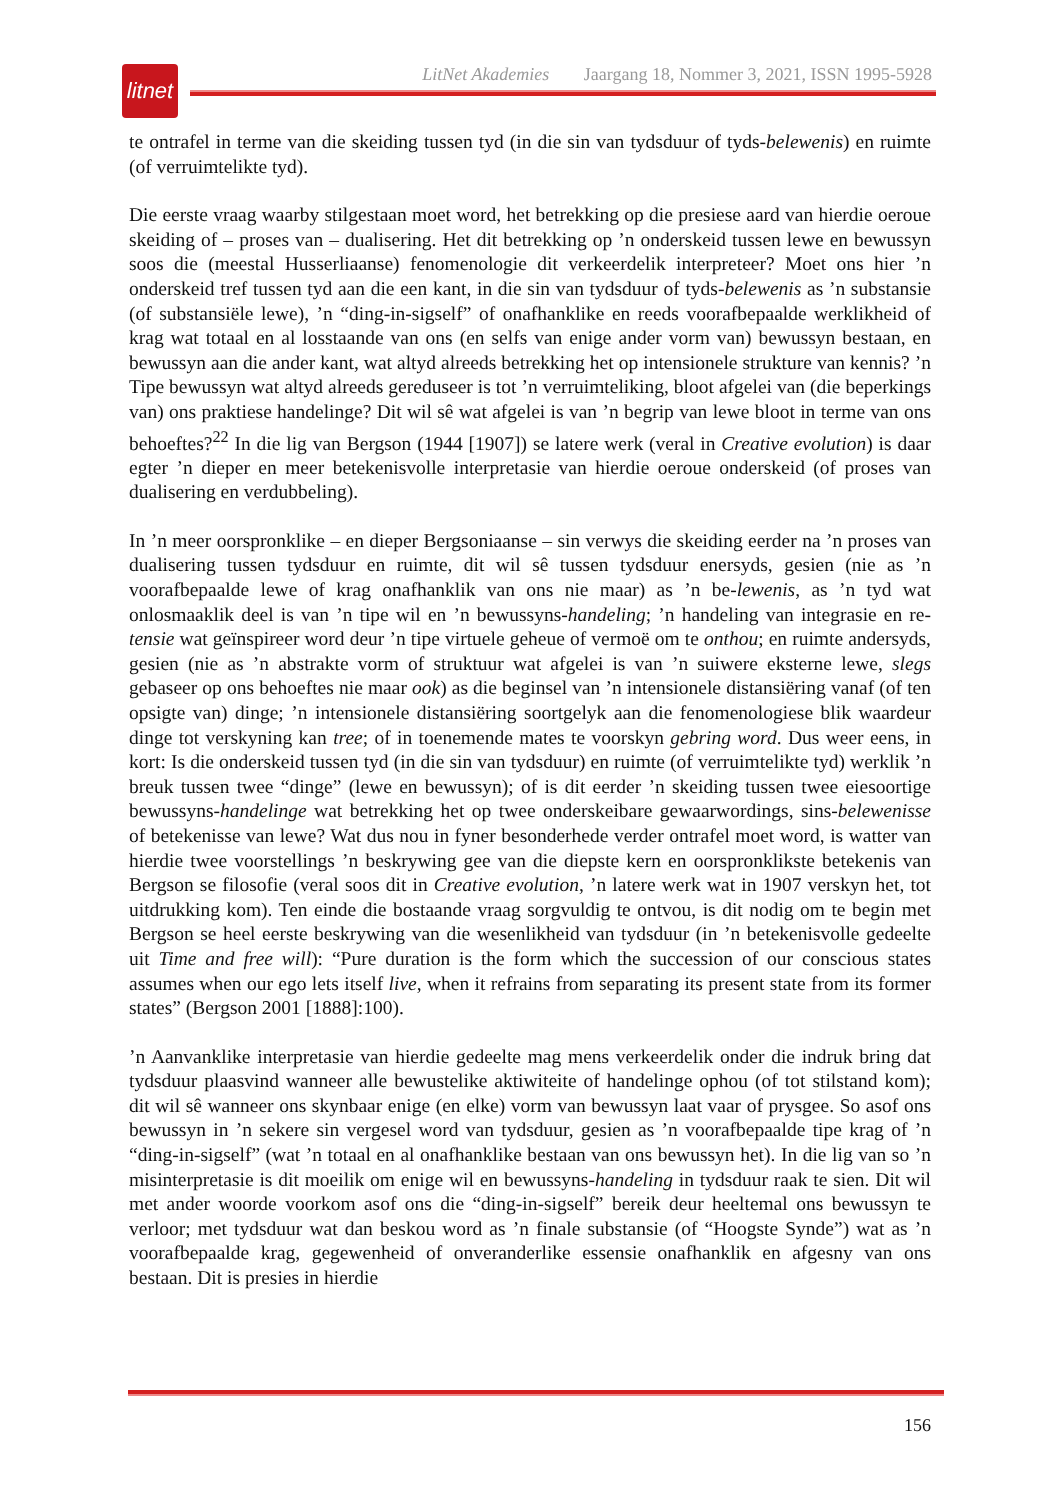litnet
LitNet Akademies Jaargang 18, Nommer 3, 2021, ISSN 1995-5928
te ontrafel in terme van die skeiding tussen tyd (in die sin van tydsduur of tyds-belewenis) en ruimte (of verruimtelikte tyd).
Die eerste vraag waarby stilgestaan moet word, het betrekking op die presiese aard van hierdie oeroue skeiding of – proses van – dualisering. Het dit betrekking op ’n onderskeid tussen lewe en bewussyn soos die (meestal Husserliaanse) fenomenologie dit verkeerdelik interpreteer? Moet ons hier ’n onderskeid tref tussen tyd aan die een kant, in die sin van tydsduur of tyds-belewenis as ’n substansie (of substansiële lewe), ’n “ding-in-sigself” of onafhanklike en reeds voorafbepaalde werklikheid of krag wat totaal en al losstaande van ons (en selfs van enige ander vorm van) bewussyn bestaan, en bewussyn aan die ander kant, wat altyd alreeds betrekking het op intensionele strukture van kennis? ’n Tipe bewussyn wat altyd alreeds gereduseer is tot ’n verruimteliking, bloot afgelei van (die beperkings van) ons praktiese handelinge? Dit wil sê wat afgelei is van ’n begrip van lewe bloot in terme van ons behoeftes?<sup>22</sup> In die lig van Bergson (1944 [1907]) se latere werk (veral in Creative evolution) is daar egter ’n dieper en meer betekenisvolle interpretasie van hierdie oeroue onderskeid (of proses van dualisering en verdubbeling).
In ’n meer oorspronklike – en dieper Bergsoniaanse – sin verwys die skeiding eerder na ’n proses van dualisering tussen tydsduur en ruimte, dit wil sê tussen tydsduur enersyds, gesien (nie as ’n voorafbepaalde lewe of krag onafhanklik van ons nie maar) as ’n be-lewenis, as ’n tyd wat onlosmaaklik deel is van ’n tipe wil en ’n bewussyns-handeling; ’n handeling van integrasie en re-tensie wat geïnspireer word deur ’n tipe virtuele geheue of vermoë om te onthou; en ruimte andersyds, gesien (nie as ’n abstrakte vorm of struktuur wat afgelei is van ’n suiwere eksterne lewe, slegs gebaseer op ons behoeftes nie maar ook) as die beginsel van ’n intensionele distansiëring vanaf (of ten opsigte van) dinge; ’n intensionele distansiëring soortgelyk aan die fenomenologiese blik waardeur dinge tot verskyning kan tree; of in toenemende mates te voorskyn gebring word. Dus weer eens, in kort: Is die onderskeid tussen tyd (in die sin van tydsduur) en ruimte (of verruimtelikte tyd) werklik ’n breuk tussen twee “dinge” (lewe en bewussyn); of is dit eerder ’n skeiding tussen twee eiesoortige bewussyns-handelinge wat betrekking het op twee onderskeibare gewaarwordings, sins-belewenisse of betekenisse van lewe? Wat dus nou in fyner besonderhede verder ontrafel moet word, is watter van hierdie twee voorstellings ’n beskrywing gee van die diepste kern en oorspronklikste betekenis van Bergson se filosofie (veral soos dit in Creative evolution, ’n latere werk wat in 1907 verskyn het, tot uitdrukking kom). Ten einde die bostaande vraag sorgvuldig te ontvou, is dit nodig om te begin met Bergson se heel eerste beskrywing van die wesenlikheid van tydsduur (in ’n betekenisvolle gedeelte uit Time and free will): “Pure duration is the form which the succession of our conscious states assumes when our ego lets itself live, when it refrains from separating its present state from its former states” (Bergson 2001 [1888]:100).
’n Aanvanklike interpretasie van hierdie gedeelte mag mens verkeerdelik onder die indruk bring dat tydsduur plaasvind wanneer alle bewustelike aktiwiteite of handelinge ophou (of tot stilstand kom); dit wil sê wanneer ons skynbaar enige (en elke) vorm van bewussyn laat vaar of prysgee. So asof ons bewussyn in ’n sekere sin vergesel word van tydsduur, gesien as ’n voorafbepaalde tipe krag of ’n “ding-in-sigself” (wat ’n totaal en al onafhanklike bestaan van ons bewussyn het). In die lig van so ’n misinterpretasie is dit moeilik om enige wil en bewussyns-handeling in tydsduur raak te sien. Dit wil met ander woorde voorkom asof ons die “ding-in-sigself” bereik deur heeltemal ons bewussyn te verloor; met tydsduur wat dan beskou word as ’n finale substansie (of “Hoogste Synde”) wat as ’n voorafbepaalde krag, gegewenheid of onveranderlike essensie onafhanklik en afgesny van ons bestaan. Dit is presies in hierdie
156